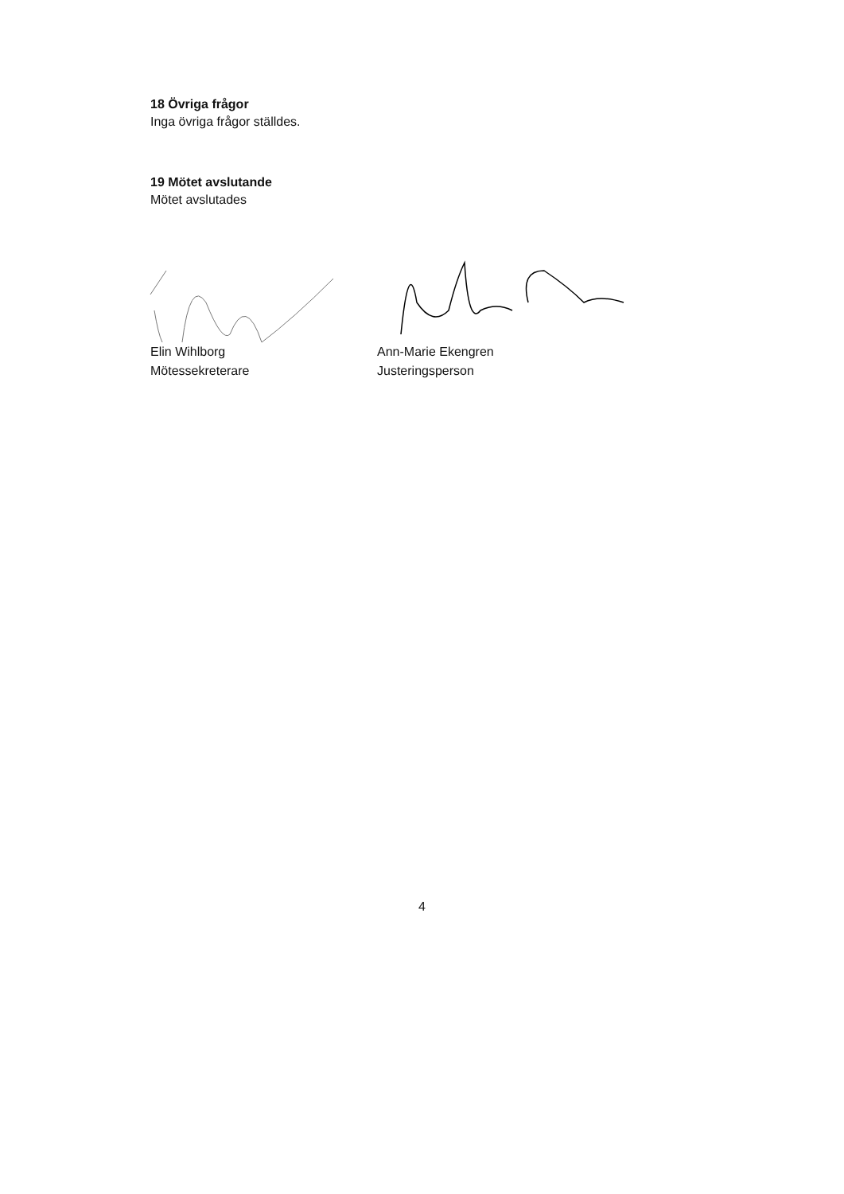18 Övriga frågor
Inga övriga frågor ställdes.
19 Mötet avslutande
Mötet avslutades
Elin Wihlborg
Mötessekreterare
Ann-Marie Ekengren
Justeringsperson
4